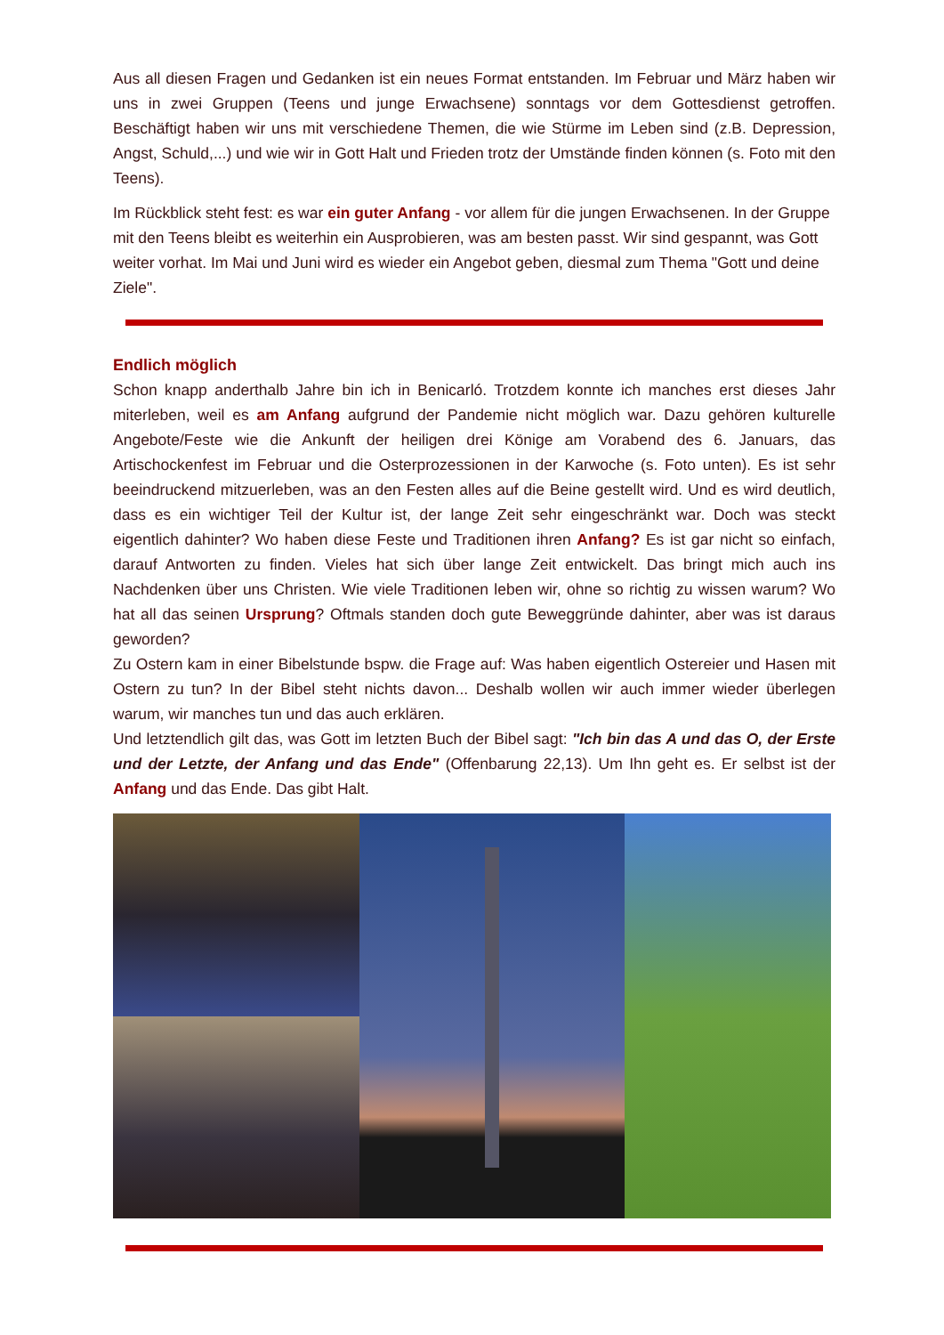Aus all diesen Fragen und Gedanken ist ein neues Format entstanden. Im Februar und März haben wir uns in zwei Gruppen (Teens und junge Erwachsene) sonntags vor dem Gottesdienst getroffen. Beschäftigt haben wir uns mit verschiedene Themen, die wie Stürme im Leben sind (z.B. Depression, Angst, Schuld,...) und wie wir in Gott Halt und Frieden trotz der Umstände finden können (s. Foto mit den Teens).
Im Rückblick steht fest: es war ein guter Anfang - vor allem für die jungen Erwachsenen. In der Gruppe mit den Teens bleibt es weiterhin ein Ausprobieren, was am besten passt. Wir sind gespannt, was Gott weiter vorhat. Im Mai und Juni wird es wieder ein Angebot geben, diesmal zum Thema "Gott und deine Ziele".
Endlich möglich
Schon knapp anderthalb Jahre bin ich in Benicarló. Trotzdem konnte ich manches erst dieses Jahr miterleben, weil es am Anfang aufgrund der Pandemie nicht möglich war. Dazu gehören kulturelle Angebote/Feste wie die Ankunft der heiligen drei Könige am Vorabend des 6. Januars, das Artischockenfest im Februar und die Osterprozessionen in der Karwoche (s. Foto unten). Es ist sehr beeindruckend mitzuerleben, was an den Festen alles auf die Beine gestellt wird. Und es wird deutlich, dass es ein wichtiger Teil der Kultur ist, der lange Zeit sehr eingeschränkt war. Doch was steckt eigentlich dahinter? Wo haben diese Feste und Traditionen ihren Anfang? Es ist gar nicht so einfach, darauf Antworten zu finden. Vieles hat sich über lange Zeit entwickelt. Das bringt mich auch ins Nachdenken über uns Christen. Wie viele Traditionen leben wir, ohne so richtig zu wissen warum? Wo hat all das seinen Ursprung? Oftmals standen doch gute Beweggründe dahinter, aber was ist daraus geworden?
Zu Ostern kam in einer Bibelstunde bspw. die Frage auf: Was haben eigentlich Ostereier und Hasen mit Ostern zu tun? In der Bibel steht nichts davon... Deshalb wollen wir auch immer wieder überlegen warum, wir manches tun und das auch erklären.
Und letztendlich gilt das, was Gott im letzten Buch der Bibel sagt: "Ich bin das A und das O, der Erste und der Letzte, der Anfang und das Ende" (Offenbarung 22,13). Um Ihn geht es. Er selbst ist der Anfang und das Ende. Das gibt Halt.